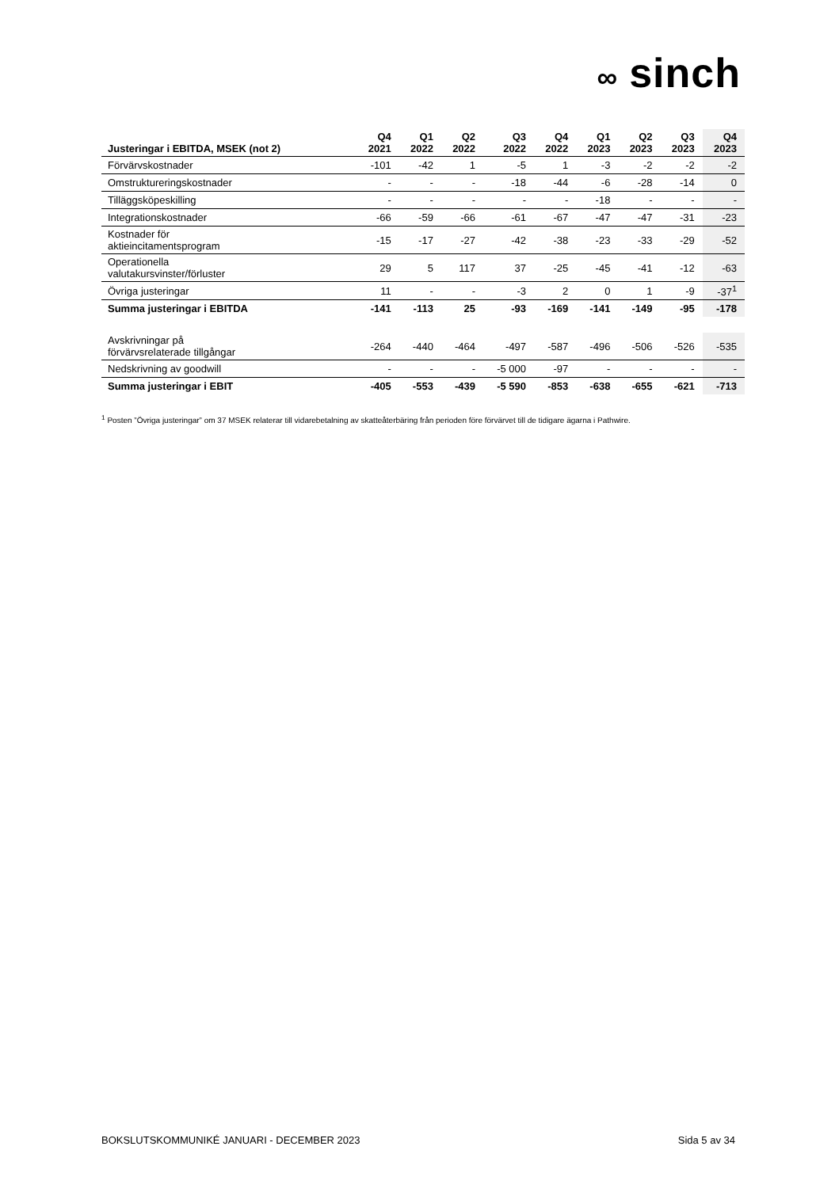∞ sinch
| Justeringar i EBITDA, MSEK (not 2) | Q4 2021 | Q1 2022 | Q2 2022 | Q3 2022 | Q4 2022 | Q1 2023 | Q2 2023 | Q3 2023 | Q4 2023 |
| --- | --- | --- | --- | --- | --- | --- | --- | --- | --- |
| Förvärvskostnader | -101 | -42 | 1 | -5 | 1 | -3 | -2 | -2 | -2 |
| Omstruktureringskostnader | - | - | - | -18 | -44 | -6 | -28 | -14 | 0 |
| Tilläggsköpeskilling | - | - | - | - | - | -18 | - | - | - |
| Integrationskostnader | -66 | -59 | -66 | -61 | -67 | -47 | -47 | -31 | -23 |
| Kostnader för aktieincitamentsprogram | -15 | -17 | -27 | -42 | -38 | -23 | -33 | -29 | -52 |
| Operationella valutakursvinster/förluster | 29 | 5 | 117 | 37 | -25 | -45 | -41 | -12 | -63 |
| Övriga justeringar | 11 | - | - | -3 | 2 | 0 | 1 | -9 | -37<sup>1</sup> |
| Summa justeringar i EBITDA | -141 | -113 | 25 | -93 | -169 | -141 | -149 | -95 | -178 |
| Avskrivningar på förvärvsrelaterade tillgångar | -264 | -440 | -464 | -497 | -587 | -496 | -506 | -526 | -535 |
| Nedskrivning av goodwill | - | - | - | -5 000 | -97 | - | - | - | - |
| Summa justeringar i EBIT | -405 | -553 | -439 | -5 590 | -853 | -638 | -655 | -621 | -713 |
<sup>1</sup> Posten ”Övriga justeringar” om 37 MSEK relaterar till vidarebetalning av skatteåterbäring från perioden före förvärvet till de tidigare ägarna i Pathwire.
BOKSLUTSKOMMUNIKÉ JANUARI - DECEMBER 2023 Sida 5 av 34